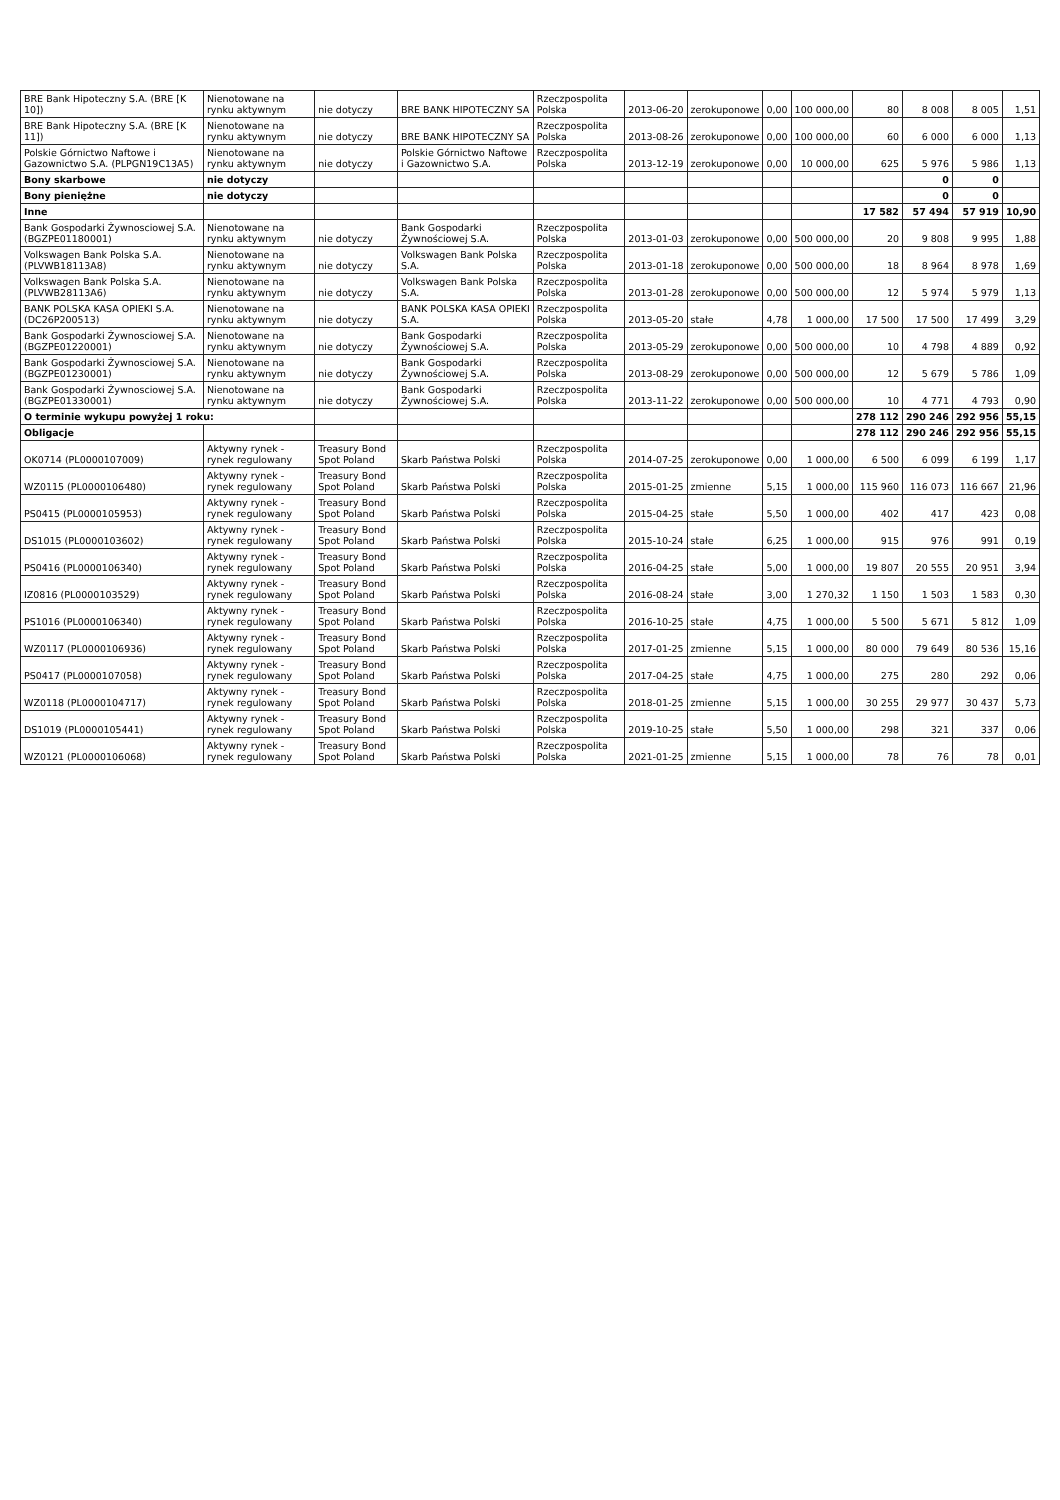| BRE Bank Hipoteczny S.A. (BRE [K 10]) | Nienotowane na rynku aktywnym | nie dotyczy | BRE BANK HIPOTECZNY SA | Rzeczpospolita Polska | 2013-06-20 | zerokuponowe | 0,00 | 100 000,00 | 80 | 8 008 | 8 005 | 1,51 |
| BRE Bank Hipoteczny S.A. (BRE [K 11]) | Nienotowane na rynku aktywnym | nie dotyczy | BRE BANK HIPOTECZNY SA | Rzeczpospolita Polska | 2013-08-26 | zerokuponowe | 0,00 | 100 000,00 | 60 | 6 000 | 6 000 | 1,13 |
| Polskie Górnictwo Naftowe i Gazownictwo S.A. (PLPGN19C13A5) | Nienotowane na rynku aktywnym | nie dotyczy | Polskie Górnictwo Naftowe i Gazownictwo S.A. | Rzeczpospolita Polska | 2013-12-19 | zerokuponowe | 0,00 | 10 000,00 | 625 | 5 976 | 5 986 | 1,13 |
| Bony skarbowe | nie dotyczy | | | | | | | | | 0 | 0 | |
| Bony pieniężne | nie dotyczy | | | | | | | | | 0 | 0 | |
| Inne | | | | | | | | | 17 582 | 57 494 | 57 919 | 10,90 |
| Bank Gospodarki Żywnosciowej S.A. (BGZPE01180001) | Nienotowane na rynku aktywnym | nie dotyczy | Bank Gospodarki Żywnościowej S.A. | Rzeczpospolita Polska | 2013-01-03 | zerokuponowe | 0,00 | 500 000,00 | 20 | 9 808 | 9 995 | 1,88 |
| Volkswagen Bank Polska S.A. (PLVWB18113A8) | Nienotowane na rynku aktywnym | nie dotyczy | Volkswagen Bank Polska S.A. | Rzeczpospolita Polska | 2013-01-18 | zerokuponowe | 0,00 | 500 000,00 | 18 | 8 964 | 8 978 | 1,69 |
| Volkswagen Bank Polska S.A. (PLVWB28113A6) | Nienotowane na rynku aktywnym | nie dotyczy | Volkswagen Bank Polska S.A. | Rzeczpospolita Polska | 2013-01-28 | zerokuponowe | 0,00 | 500 000,00 | 12 | 5 974 | 5 979 | 1,13 |
| BANK POLSKA KASA OPIEKI S.A.(DC26P200513) | Nienotowane na rynku aktywnym | nie dotyczy | BANK POLSKA KASA OPIEKI S.A. | Rzeczpospolita Polska | 2013-05-20 | stałe | 4,78 | 1 000,00 | 17 500 | 17 500 | 17 499 | 3,29 |
| Bank Gospodarki Żywnosciowej S.A. (BGZPE01220001) | Nienotowane na rynku aktywnym | nie dotyczy | Bank Gospodarki Żywnościowej S.A. | Rzeczpospolita Polska | 2013-05-29 | zerokuponowe | 0,00 | 500 000,00 | 10 | 4 798 | 4 889 | 0,92 |
| Bank Gospodarki Żywnosciowej S.A. (BGZPE01230001) | Nienotowane na rynku aktywnym | nie dotyczy | Bank Gospodarki Żywnościowej S.A. | Rzeczpospolita Polska | 2013-08-29 | zerokuponowe | 0,00 | 500 000,00 | 12 | 5 679 | 5 786 | 1,09 |
| Bank Gospodarki Żywnosciowej S.A. (BGZPE01330001) | Nienotowane na rynku aktywnym | nie dotyczy | Bank Gospodarki Żywnościowej S.A. | Rzeczpospolita Polska | 2013-11-22 | zerokuponowe | 0,00 | 500 000,00 | 10 | 4 771 | 4 793 | 0,90 |
| O terminie wykupu powyżej 1 roku: | | | | | | | | | 278 112 | 290 246 | 292 956 | 55,15 |
| Obligacje | | | | | | | | | 278 112 | 290 246 | 292 956 | 55,15 |
| OK0714 (PL0000107009) | Aktywny rynek - rynek regulowany | Treasury Bond Spot Poland | Skarb Państwa Polski | Rzeczpospolita Polska | 2014-07-25 | zerokuponowe | 0,00 | 1 000,00 | 6 500 | 6 099 | 6 199 | 1,17 |
| WZ0115 (PL0000106480) | Aktywny rynek - rynek regulowany | Treasury Bond Spot Poland | Skarb Państwa Polski | Rzeczpospolita Polska | 2015-01-25 | zmienne | 5,15 | 1 000,00 | 115 960 | 116 073 | 116 667 | 21,96 |
| PS0415 (PL0000105953) | Aktywny rynek - rynek regulowany | Treasury Bond Spot Poland | Skarb Państwa Polski | Rzeczpospolita Polska | 2015-04-25 | stałe | 5,50 | 1 000,00 | 402 | 417 | 423 | 0,08 |
| DS1015 (PL0000103602) | Aktywny rynek - rynek regulowany | Treasury Bond Spot Poland | Skarb Państwa Polski | Rzeczpospolita Polska | 2015-10-24 | stałe | 6,25 | 1 000,00 | 915 | 976 | 991 | 0,19 |
| PS0416 (PL0000106340) | Aktywny rynek - rynek regulowany | Treasury Bond Spot Poland | Skarb Państwa Polski | Rzeczpospolita Polska | 2016-04-25 | stałe | 5,00 | 1 000,00 | 19 807 | 20 555 | 20 951 | 3,94 |
| IZ0816 (PL0000103529) | Aktywny rynek - rynek regulowany | Treasury Bond Spot Poland | Skarb Państwa Polski | Rzeczpospolita Polska | 2016-08-24 | stałe | 3,00 | 1 270,32 | 1 150 | 1 503 | 1 583 | 0,30 |
| PS1016 (PL0000106340) | Aktywny rynek - rynek regulowany | Treasury Bond Spot Poland | Skarb Państwa Polski | Rzeczpospolita Polska | 2016-10-25 | stałe | 4,75 | 1 000,00 | 5 500 | 5 671 | 5 812 | 1,09 |
| WZ0117 (PL0000106936) | Aktywny rynek - rynek regulowany | Treasury Bond Spot Poland | Skarb Państwa Polski | Rzeczpospolita Polska | 2017-01-25 | zmienne | 5,15 | 1 000,00 | 80 000 | 79 649 | 80 536 | 15,16 |
| PS0417 (PL0000107058) | Aktywny rynek - rynek regulowany | Treasury Bond Spot Poland | Skarb Państwa Polski | Rzeczpospolita Polska | 2017-04-25 | stałe | 4,75 | 1 000,00 | 275 | 280 | 292 | 0,06 |
| WZ0118 (PL0000104717) | Aktywny rynek - rynek regulowany | Treasury Bond Spot Poland | Skarb Państwa Polski | Rzeczpospolita Polska | 2018-01-25 | zmienne | 5,15 | 1 000,00 | 30 255 | 29 977 | 30 437 | 5,73 |
| DS1019 (PL0000105441) | Aktywny rynek - rynek regulowany | Treasury Bond Spot Poland | Skarb Państwa Polski | Rzeczpospolita Polska | 2019-10-25 | stałe | 5,50 | 1 000,00 | 298 | 321 | 337 | 0,06 |
| WZ0121 (PL0000106068) | Aktywny rynek - rynek regulowany | Treasury Bond Spot Poland | Skarb Państwa Polski | Rzeczpospolita Polska | 2021-01-25 | zmienne | 5,15 | 1 000,00 | 78 | 76 | 78 | 0,01 |